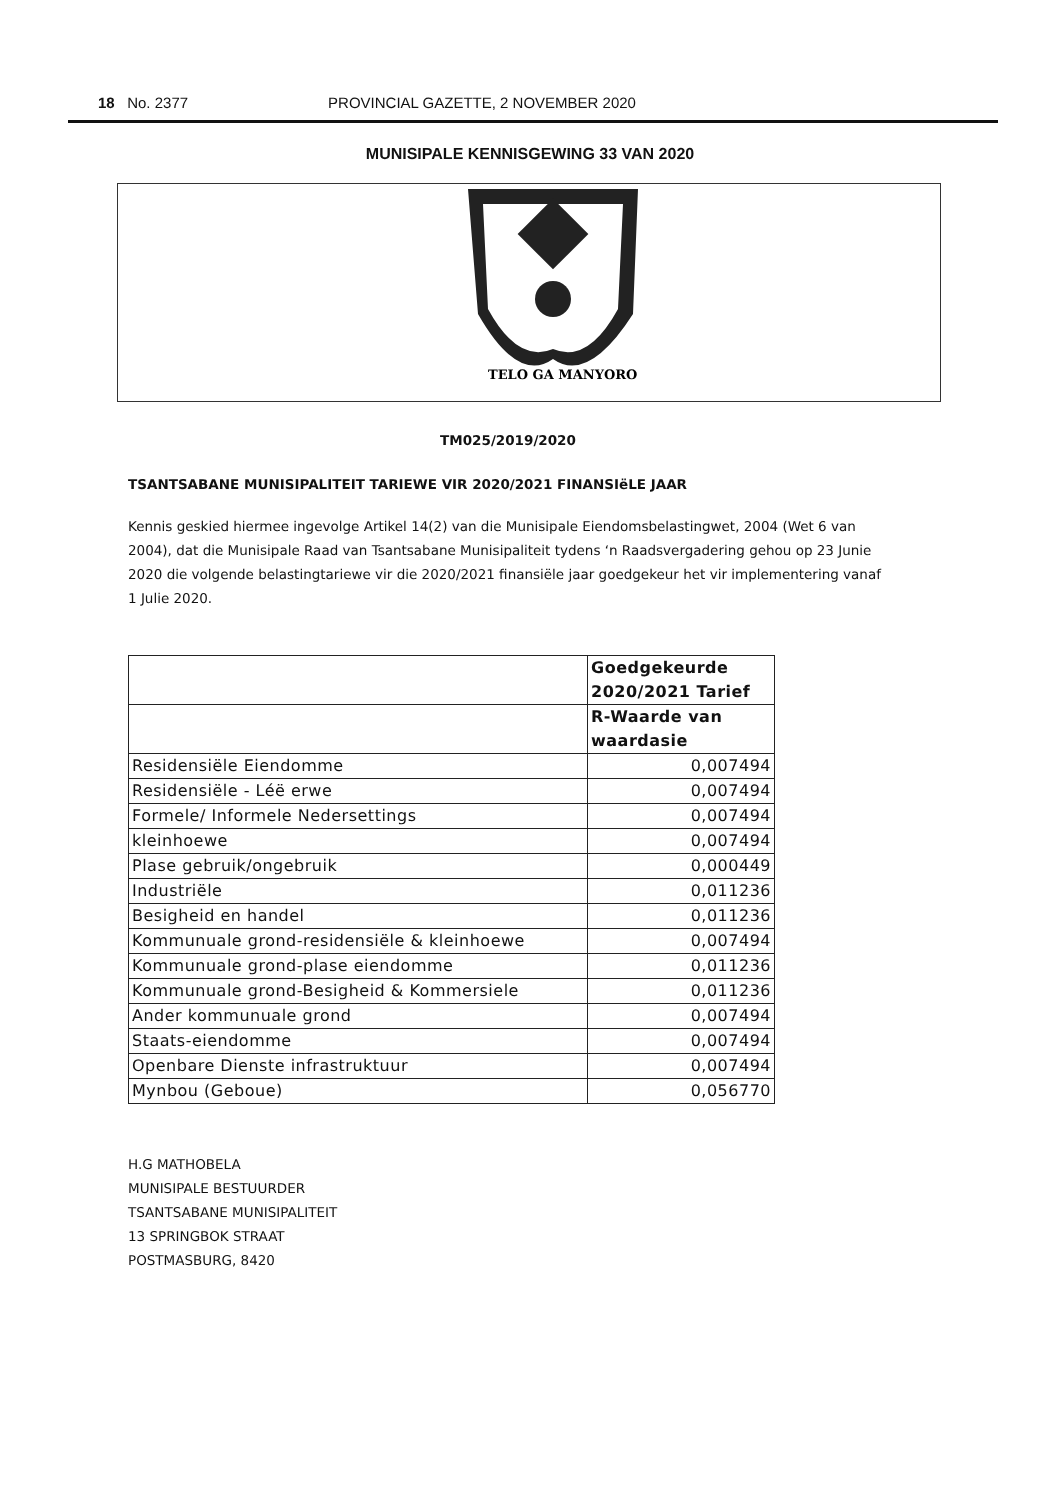18 No. 2377 PROVINCIAL GAZETTE, 2 NOVEMBER 2020
MUNISIPALE KENNISGEWING 33 VAN 2020
TELO GA MANYORO
TM025/2019/2020
TSANTSABANE MUNISIPALITEIT TARIEWE VIR 2020/2021 FINANSIëLE JAAR
Kennis geskied hiermee ingevolge Artikel 14(2) van die Munisipale Eiendomsbelastingwet, 2004 (Wet 6 van 2004), dat die Munisipale Raad van Tsantsabane Munisipaliteit tydens ‘n Raadsvergadering gehou op 23 Junie 2020 die volgende belastingtariewe vir die 2020/2021 finansiële jaar goedgekeur het vir implementering vanaf 1 Julie 2020.
| | Goedgekeurde 2020/2021 Tarief |
| | R-Waarde van waardasie |
| Residensiële Eiendomme | 0,007494 |
| Residensiële - Léë erwe | 0,007494 |
| Formele/ Informele Nedersettings | 0,007494 |
| kleinhoewe | 0,007494 |
| Plase gebruik/ongebruik | 0,000449 |
| Industriële | 0,011236 |
| Besigheid en handel | 0,011236 |
| Kommunuale grond-residensiële & kleinhoewe | 0,007494 |
| Kommunuale grond-plase eiendomme | 0,011236 |
| Kommunuale grond-Besigheid & Kommersiele | 0,011236 |
| Ander kommunuale grond | 0,007494 |
| Staats-eiendomme | 0,007494 |
| Openbare Dienste infrastruktuur | 0,007494 |
| Mynbou (Geboue) | 0,056770 |
H.G MATHOBELA
MUNISIPALE BESTUURDER
TSANTSABANE MUNISIPALITEIT
13 SPRINGBOK STRAAT
POSTMASBURG, 8420